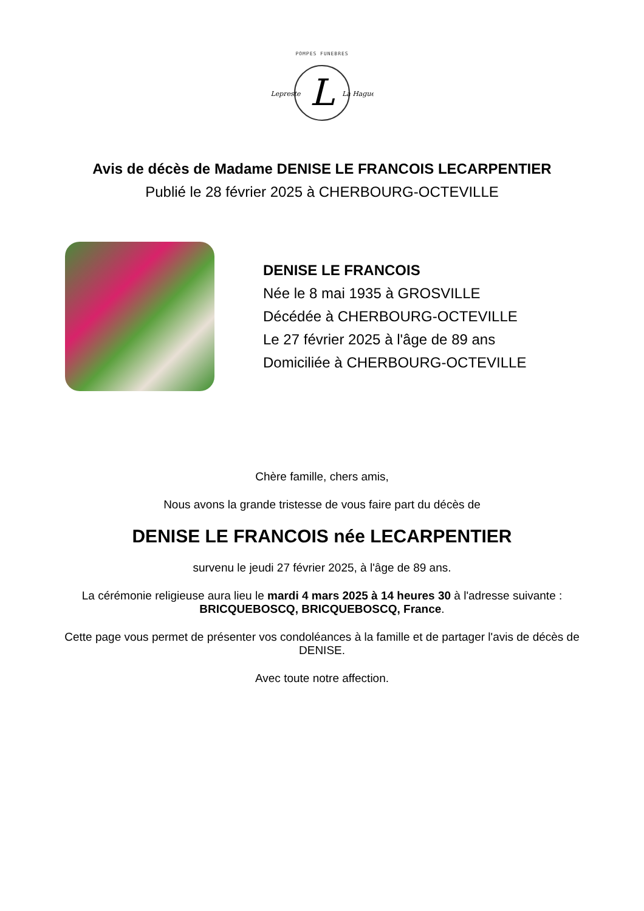POMPES FUNEBRES
L
Lepreste
La Hague
Avis de décès de Madame DENISE LE FRANCOIS LECARPENTIER
Publié le 28 février 2025 à CHERBOURG-OCTEVILLE
DENISE LE FRANCOIS
Née le 8 mai 1935 à GROSVILLE
Décédée à CHERBOURG-OCTEVILLE
Le 27 février 2025 à l'âge de 89 ans
Domiciliée à CHERBOURG-OCTEVILLE
Chère famille, chers amis,
Nous avons la grande tristesse de vous faire part du décès de
DENISE LE FRANCOIS née LECARPENTIER
survenu le jeudi 27 février 2025, à l'âge de 89 ans.
La cérémonie religieuse aura lieu le mardi 4 mars 2025 à 14 heures 30 à l'adresse suivante :
BRICQUEBOSCQ, BRICQUEBOSCQ, France.
Cette page vous permet de présenter vos condoléances à la famille et de partager l'avis de décès de DENISE.
Avec toute notre affection.